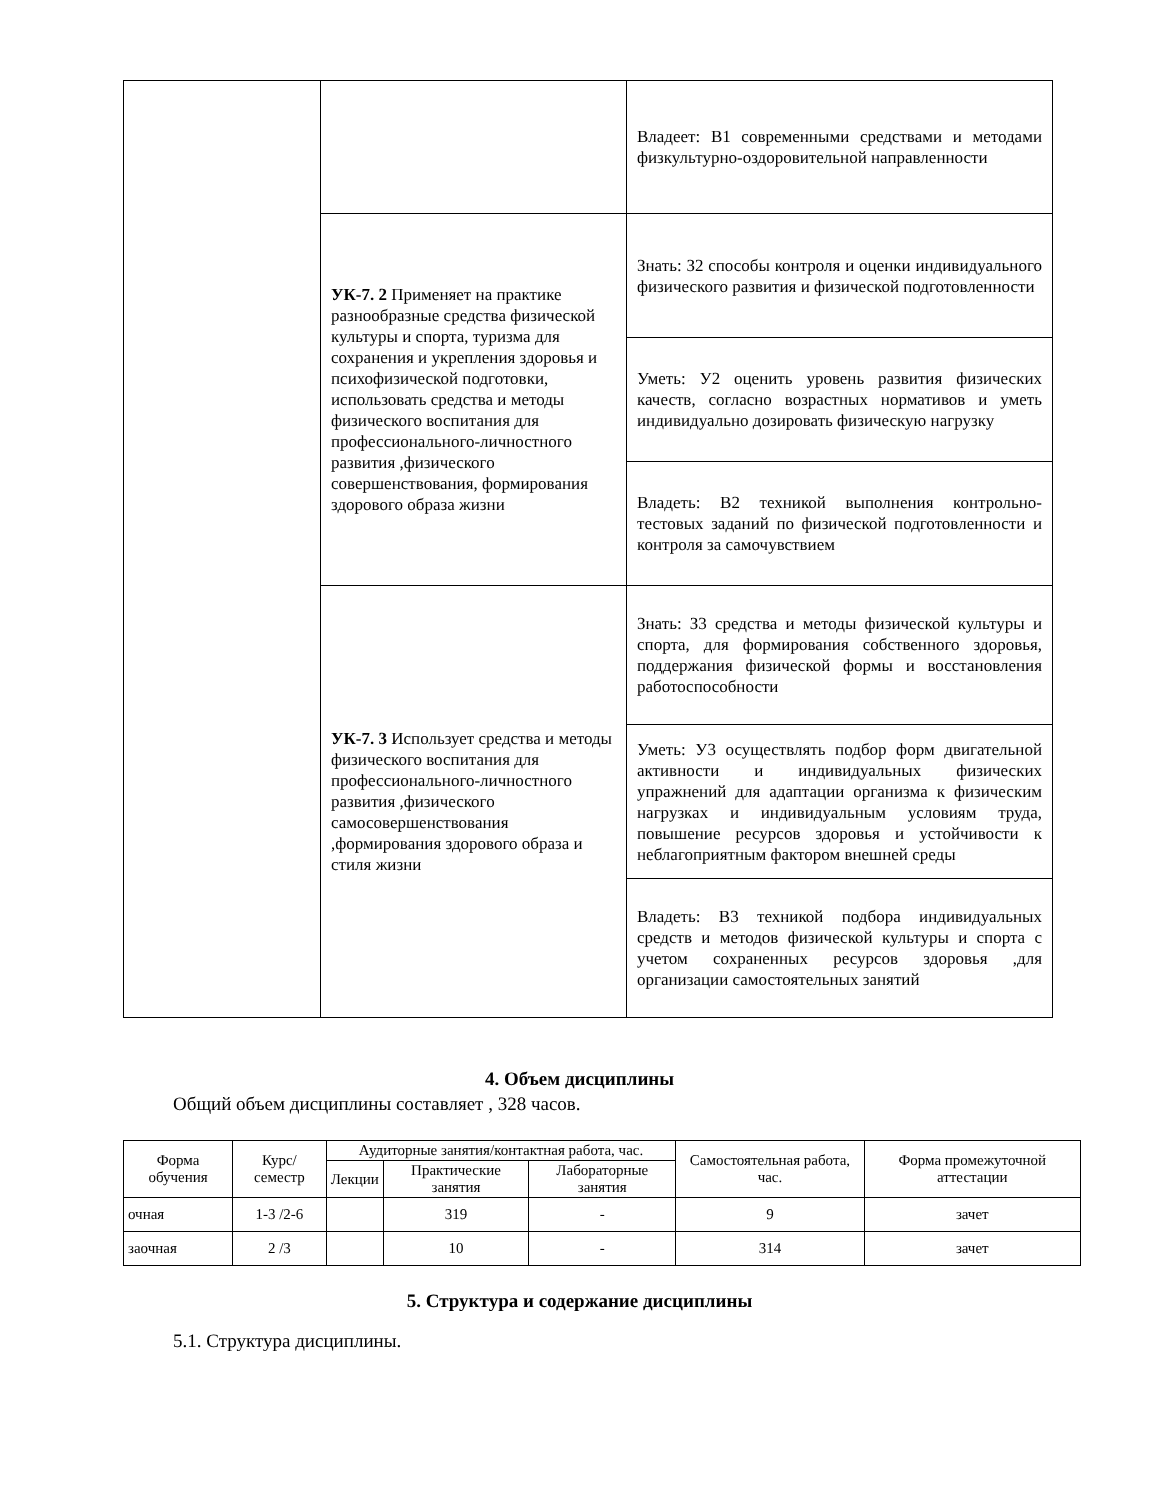| | | Владеет: В1 современными средствами и методами физкультурно-оздоровительной направленности |
| | УК-7. 2 Применяет на практике разнообразные средства физической культуры и спорта, туризма для сохранения и укрепления здоровья и психофизической подготовки, использовать средства и методы физического воспитания для профессионального-личностного развития ,физического совершенствования, формирования здорового образа жизни | Знать: З2 способы контроля и оценки индивидуального физического развития и физической подготовленности |
| | | Уметь: У2 оценить уровень развития физических качеств, согласно возрастных нормативов и уметь индивидуально дозировать физическую нагрузку |
| | | Владеть: В2 техникой выполнения контрольно-тестовых заданий по физической подготовленности и контроля за самочувствием |
| | УК-7. 3 Использует средства и методы физического воспитания для профессионального-личностного развития ,физического самосовершенствования ,формирования здорового образа и стиля жизни | Знать: З3 средства и методы физической культуры и спорта, для формирования собственного здоровья, поддержания физической формы и восстановления работоспособности |
| | | Уметь: У3 осуществлять подбор форм двигательной активности и индивидуальных физических упражнений для адаптации организма к физическим нагрузках и индивидуальным условиям труда, повышение ресурсов здоровья и устойчивости к неблагоприятным фактором внешней среды |
| | | Владеть: В3 техникой подбора индивидуальных средств и методов физической культуры и спорта с учетом сохраненных ресурсов здоровья ,для организации самостоятельных занятий |
4. Объем дисциплины
Общий объем дисциплины составляет , 328 часов.
| Форма обучения | Курс/ семестр | Аудиторные занятия/контактная работа, час. | | | Самостоятельная работа, час. | Форма промежуточной аттестации |
| --- | --- | --- | --- | --- | --- | --- |
| | | Лекции | Практические занятия | Лабораторные занятия | | |
| очная | 1-3 /2-6 | | 319 | - | 9 | зачет |
| заочная | 2 /3 | | 10 | - | 314 | зачет |
5. Структура и содержание дисциплины
5.1. Структура дисциплины.